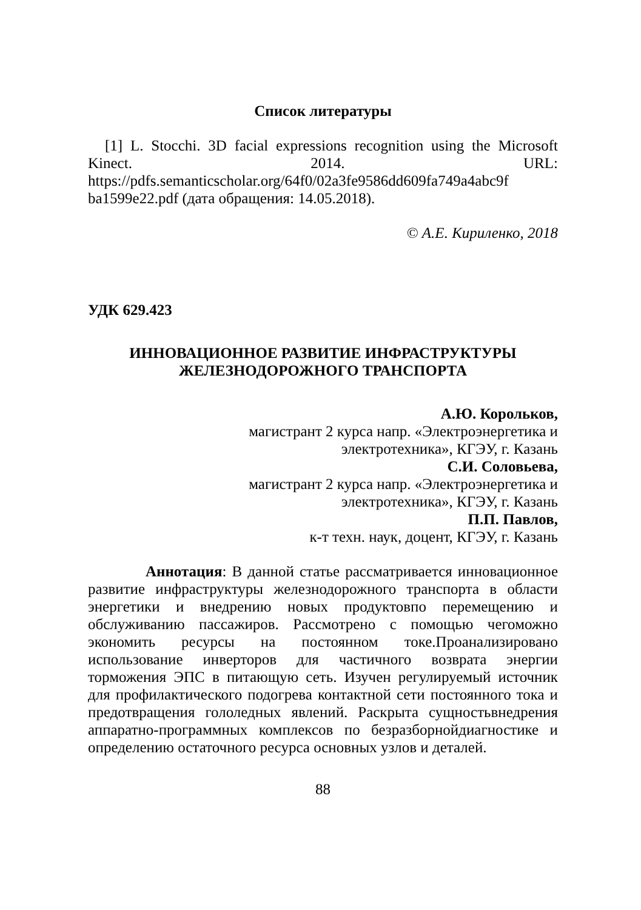Список литературы
[1] L. Stocchi. 3D facial expressions recognition using the Microsoft Kinect. 2014. URL: https://pdfs.semanticscholar.org/64f0/02a3fe9586dd609fa749a4abc9f
ba1599e22.pdf (дата обращения: 14.05.2018).
© А.Е. Кириленко, 2018
УДК 629.423
ИННОВАЦИОННОЕ РАЗВИТИЕ ИНФРАСТРУКТУРЫ
ЖЕЛЕЗНОДОРОЖНОГО ТРАНСПОРТА
А.Ю. Корольков,
магистрант 2 курса напр. «Электроэнергетика и
электротехника», КГЭУ, г. Казань
С.И. Соловьева,
магистрант 2 курса напр. «Электроэнергетика и
электротехника», КГЭУ, г. Казань
П.П. Павлов,
к-т техн. наук, доцент, КГЭУ, г. Казань
Аннотация: В данной статье рассматривается инновационное развитие инфраструктуры железнодорожного транспорта в области энергетики и внедрению новых продуктовпо перемещению и обслуживанию пассажиров. Рассмотрено с помощью чегоможно экономить ресурсы на постоянном токе.Проанализировано использование инверторов для частичного возврата энергии торможения ЭПС в питающую сеть. Изучен регулируемый источник для профилактического подогрева контактной сети постоянного тока и предотвращения гололедных явлений. Раскрыта сущностьвнедрения аппаратно-программных комплексов по безразборнойдиагностике и определению остаточного ресурса основных узлов и деталей.
88